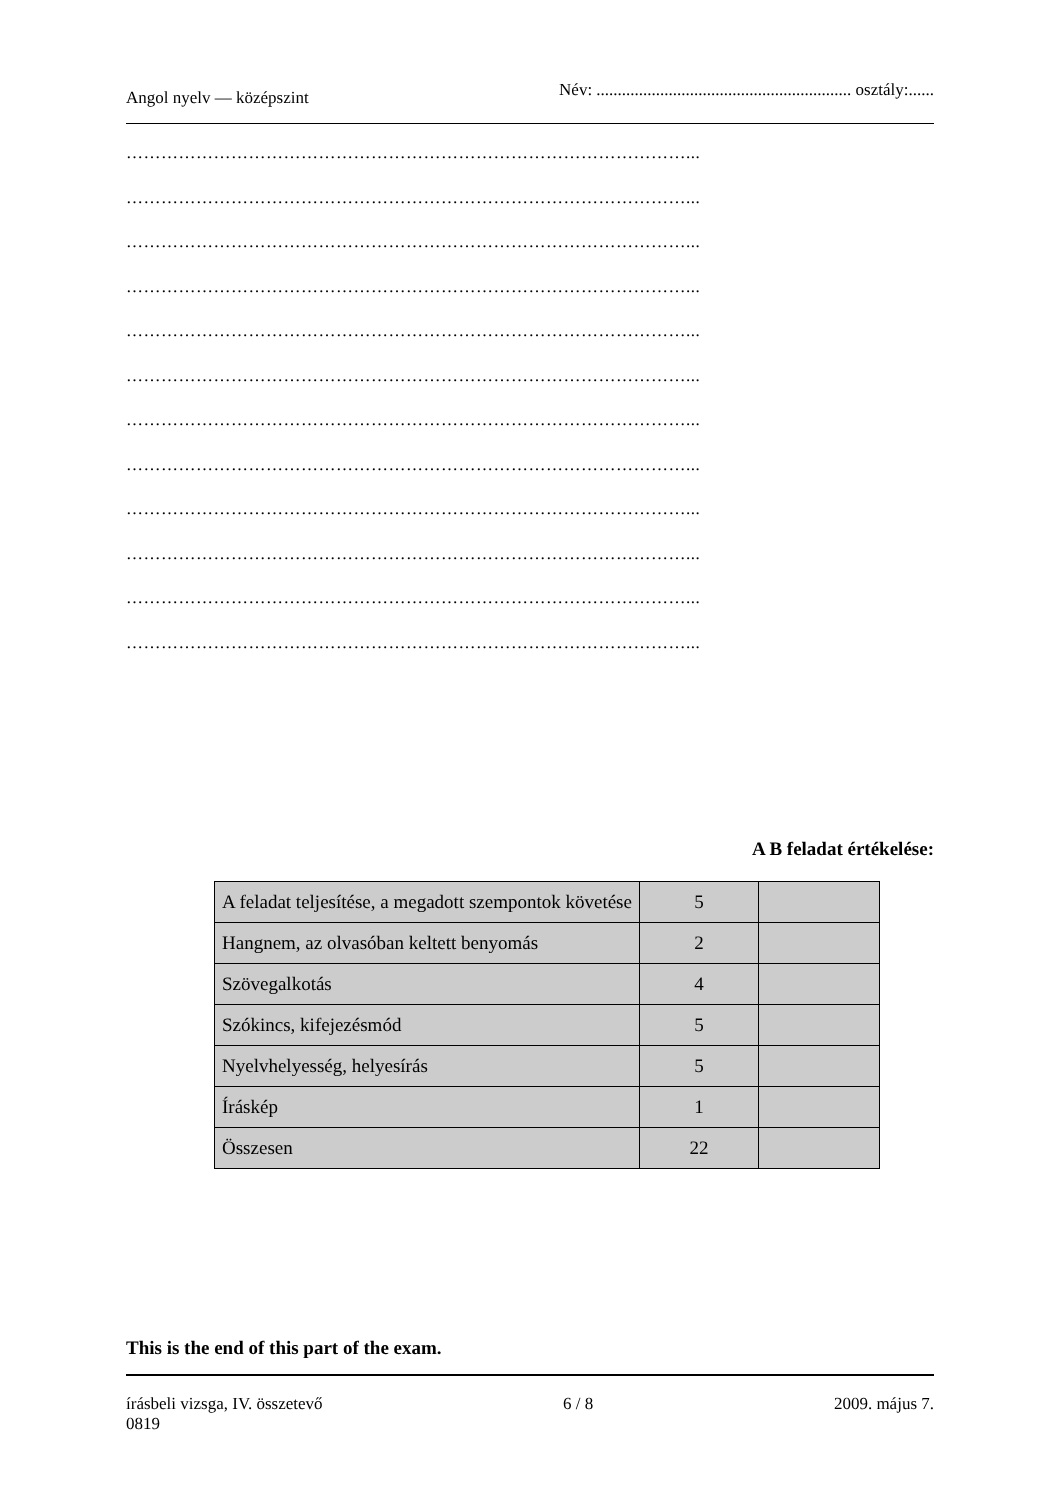Angol nyelv — középszint Név: ............................................................ osztály:......
……………………………………………………………………………………...
……………………………………………………………………………………...
……………………………………………………………………………………...
……………………………………………………………………………………...
……………………………………………………………………………………...
……………………………………………………………………………………...
……………………………………………………………………………………...
……………………………………………………………………………………...
……………………………………………………………………………………...
……………………………………………………………………………………...
……………………………………………………………………………………...
……………………………………………………………………………………...
A B feladat értékelése:
| A feladat teljesítése, a megadott szempontok követése | 5 | |
| Hangnem, az olvasóban keltett benyomás | 2 | |
| Szövegalkotás | 4 | |
| Szókincs, kifejezésmód | 5 | |
| Nyelvhelyesség, helyesírás | 5 | |
| Íráskép | 1 | |
| Összesen | 22 | |
This is the end of this part of the exam.
írásbeli vizsga, IV. összetevő
0819 6 / 8 2009. május 7.